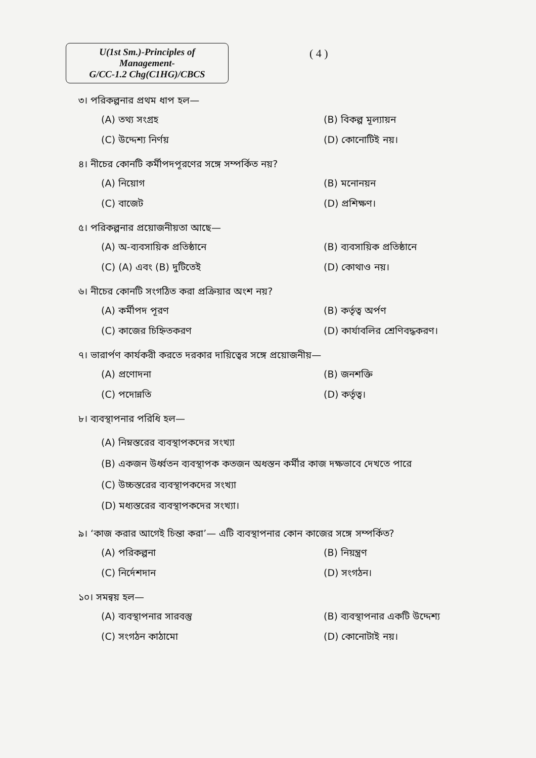U(1st Sm.)-Principles of Management-
G/CC-1.2 Chg(C1HG)/CBCS
( 4 )
৩। পরিকল্পনার প্রথম ধাপ হল—
(A) তথ্য সংগ্রহ
(B) বিকল্প মূল্যায়ন
(C) উদ্দেশ্য নির্ণয়
(D) কোনোটিই নয়।
৪। নীচের কোনটি কর্মীপদপূরণের সঙ্গে সম্পর্কিত নয়?
(A) নিয়োগ
(B) মনোনয়ন
(C) বাজেট
(D) প্রশিক্ষণ।
৫। পরিকল্পনার প্রয়োজনীয়তা আছে—
(A) অ-ব্যবসায়িক প্রতিষ্ঠানে
(B) ব্যবসায়িক প্রতিষ্ঠানে
(C) (A) এবং (B) দুটিতেই
(D) কোথাও নয়।
৬। নীচের কোনটি সংগঠিত করা প্রক্রিয়ার অংশ নয়?
(A) কর্মীপদ পূরণ
(B) কর্তৃত্ব অর্পণ
(C) কাজের চিহ্নিতকরণ
(D) কার্যাবলির শ্রেণিবদ্ধকরণ।
৭। ভারার্পণ কার্যকরী করতে দরকার দায়িত্বের সঙ্গে প্রয়োজনীয়—
(A) প্রণোদনা
(B) জনশক্তি
(C) পদোন্নতি
(D) কর্তৃত্ব।
৮। ব্যবস্থাপনার পরিধি হল—
(A) নিম্নস্তরের ব্যবস্থাপকদের সংখ্যা
(B) একজন উর্ধ্বতন ব্যবস্থাপক কতজন অধস্তন কর্মীর কাজ দক্ষভাবে দেখতে পারে
(C) উচ্চস্তরের ব্যবস্থাপকদের সংখ্যা
(D) মধ্যস্তরের ব্যবস্থাপকদের সংখ্যা।
৯। ‘কাজ করার আগেই চিন্তা করা’— এটি ব্যবস্থাপনার কোন কাজের সঙ্গে সম্পর্কিত?
(A) পরিকল্পনা
(B) নিয়ন্ত্রণ
(C) নির্দেশদান
(D) সংগঠন।
১০। সমন্বয় হল—
(A) ব্যবস্থাপনার সারবস্তু
(B) ব্যবস্থাপনার একটি উদ্দেশ্য
(C) সংগঠন কাঠামো
(D) কোনোটাই নয়।